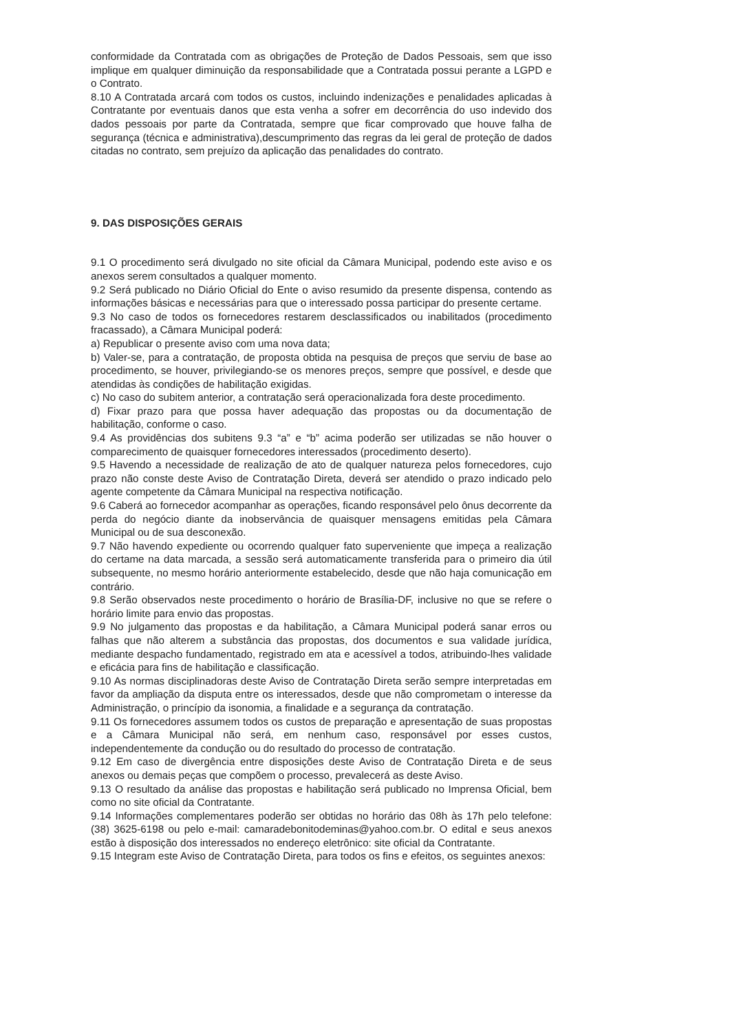conformidade da Contratada com as obrigações de Proteção de Dados Pessoais, sem que isso implique em qualquer diminuição da responsabilidade que a Contratada possui perante a LGPD e o Contrato.
8.10 A Contratada arcará com todos os custos, incluindo indenizações e penalidades aplicadas à Contratante por eventuais danos que esta venha a sofrer em decorrência do uso indevido dos dados pessoais por parte da Contratada, sempre que ficar comprovado que houve falha de segurança (técnica e administrativa),descumprimento das regras da lei geral de proteção de dados citadas no contrato, sem prejuízo da aplicação das penalidades do contrato.
9. DAS DISPOSIÇÕES GERAIS
9.1 O procedimento será divulgado no site oficial da Câmara Municipal, podendo este aviso e os anexos serem consultados a qualquer momento.
9.2 Será publicado no Diário Oficial do Ente o aviso resumido da presente dispensa, contendo as informações básicas e necessárias para que o interessado possa participar do presente certame.
9.3 No caso de todos os fornecedores restarem desclassificados ou inabilitados (procedimento fracassado), a Câmara Municipal poderá:
a) Republicar o presente aviso com uma nova data;
b) Valer-se, para a contratação, de proposta obtida na pesquisa de preços que serviu de base ao procedimento, se houver, privilegiando-se os menores preços, sempre que possível, e desde que atendidas às condições de habilitação exigidas.
c) No caso do subitem anterior, a contratação será operacionalizada fora deste procedimento.
d) Fixar prazo para que possa haver adequação das propostas ou da documentação de habilitação, conforme o caso.
9.4 As providências dos subitens 9.3 “a” e “b” acima poderão ser utilizadas se não houver o comparecimento de quaisquer fornecedores interessados (procedimento deserto).
9.5 Havendo a necessidade de realização de ato de qualquer natureza pelos fornecedores, cujo prazo não conste deste Aviso de Contratação Direta, deverá ser atendido o prazo indicado pelo agente competente da Câmara Municipal na respectiva notificação.
9.6 Caberá ao fornecedor acompanhar as operações, ficando responsável pelo ônus decorrente da perda do negócio diante da inobservância de quaisquer mensagens emitidas pela Câmara Municipal ou de sua desconexão.
9.7 Não havendo expediente ou ocorrendo qualquer fato superveniente que impeça a realização do certame na data marcada, a sessão será automaticamente transferida para o primeiro dia útil subsequente, no mesmo horário anteriormente estabelecido, desde que não haja comunicação em contrário.
9.8 Serão observados neste procedimento o horário de Brasília-DF, inclusive no que se refere o horário limite para envio das propostas.
9.9 No julgamento das propostas e da habilitação, a Câmara Municipal poderá sanar erros ou falhas que não alterem a substância das propostas, dos documentos e sua validade jurídica, mediante despacho fundamentado, registrado em ata e acessível a todos, atribuindo-lhes validade e eficácia para fins de habilitação e classificação.
9.10 As normas disciplinadoras deste Aviso de Contratação Direta serão sempre interpretadas em favor da ampliação da disputa entre os interessados, desde que não comprometam o interesse da Administração, o princípio da isonomia, a finalidade e a segurança da contratação.
9.11 Os fornecedores assumem todos os custos de preparação e apresentação de suas propostas e a Câmara Municipal não será, em nenhum caso, responsável por esses custos, independentemente da condução ou do resultado do processo de contratação.
9.12 Em caso de divergência entre disposições deste Aviso de Contratação Direta e de seus anexos ou demais peças que compõem o processo, prevalecerá as deste Aviso.
9.13 O resultado da análise das propostas e habilitação será publicado no Imprensa Oficial, bem como no site oficial da Contratante.
9.14 Informações complementares poderão ser obtidas no horário das 08h às 17h pelo telefone: (38) 3625-6198 ou pelo e-mail: camaradebonitodeminas@yahoo.com.br. O edital e seus anexos estão à disposição dos interessados no endereço eletrônico: site oficial da Contratante.
9.15 Integram este Aviso de Contratação Direta, para todos os fins e efeitos, os seguintes anexos: